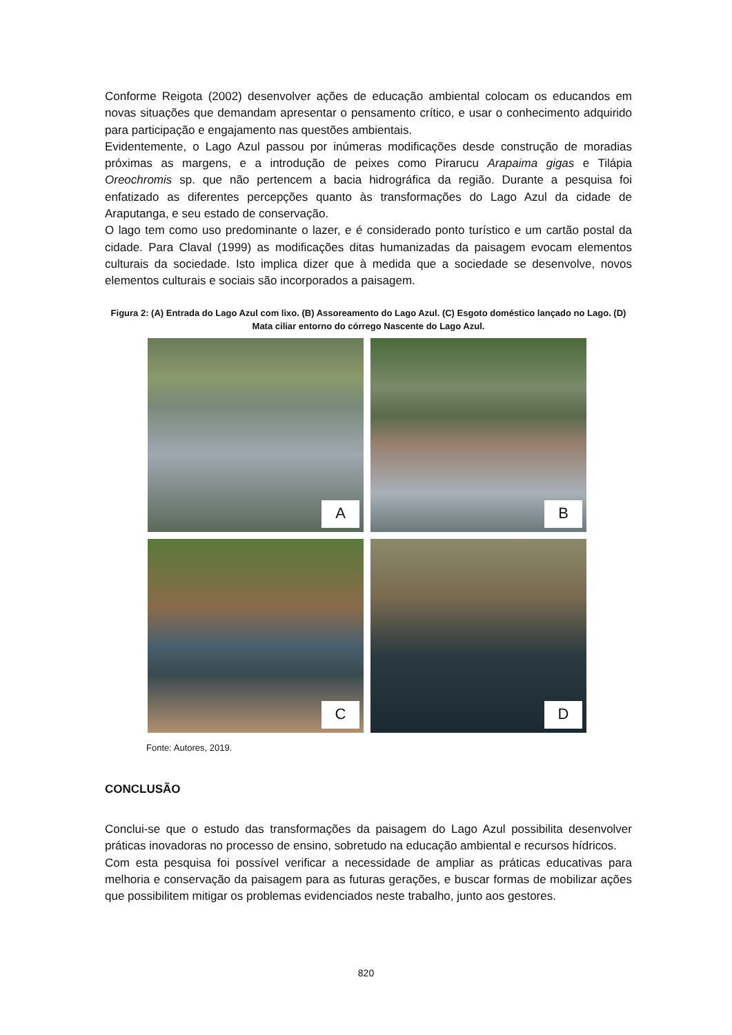Conforme Reigota (2002) desenvolver ações de educação ambiental colocam os educandos em novas situações que demandam apresentar o pensamento crítico, e usar o conhecimento adquirido para participação e engajamento nas questões ambientais.
Evidentemente, o Lago Azul passou por inúmeras modificações desde construção de moradias próximas as margens, e a introdução de peixes como Pirarucu Arapaima gigas e Tilápia Oreochromis sp. que não pertencem a bacia hidrográfica da região. Durante a pesquisa foi enfatizado as diferentes percepções quanto às transformações do Lago Azul da cidade de Araputanga, e seu estado de conservação.
O lago tem como uso predominante o lazer, e é considerado ponto turístico e um cartão postal da cidade. Para Claval (1999) as modificações ditas humanizadas da paisagem evocam elementos culturais da sociedade. Isto implica dizer que à medida que a sociedade se desenvolve, novos elementos culturais e sociais são incorporados a paisagem.
Figura 2: (A) Entrada do Lago Azul com lixo. (B) Assoreamento do Lago Azul. (C) Esgoto doméstico lançado no Lago. (D) Mata ciliar entorno do córrego Nascente do Lago Azul.
A
B
C
D
Fonte: Autores, 2019.
CONCLUSÃO
Conclui-se que o estudo das transformações da paisagem do Lago Azul possibilita desenvolver práticas inovadoras no processo de ensino, sobretudo na educação ambiental e recursos hídricos.
Com esta pesquisa foi possível verificar a necessidade de ampliar as práticas educativas para melhoria e conservação da paisagem para as futuras gerações, e buscar formas de mobilizar ações que possibilitem mitigar os problemas evidenciados neste trabalho, junto aos gestores.
820